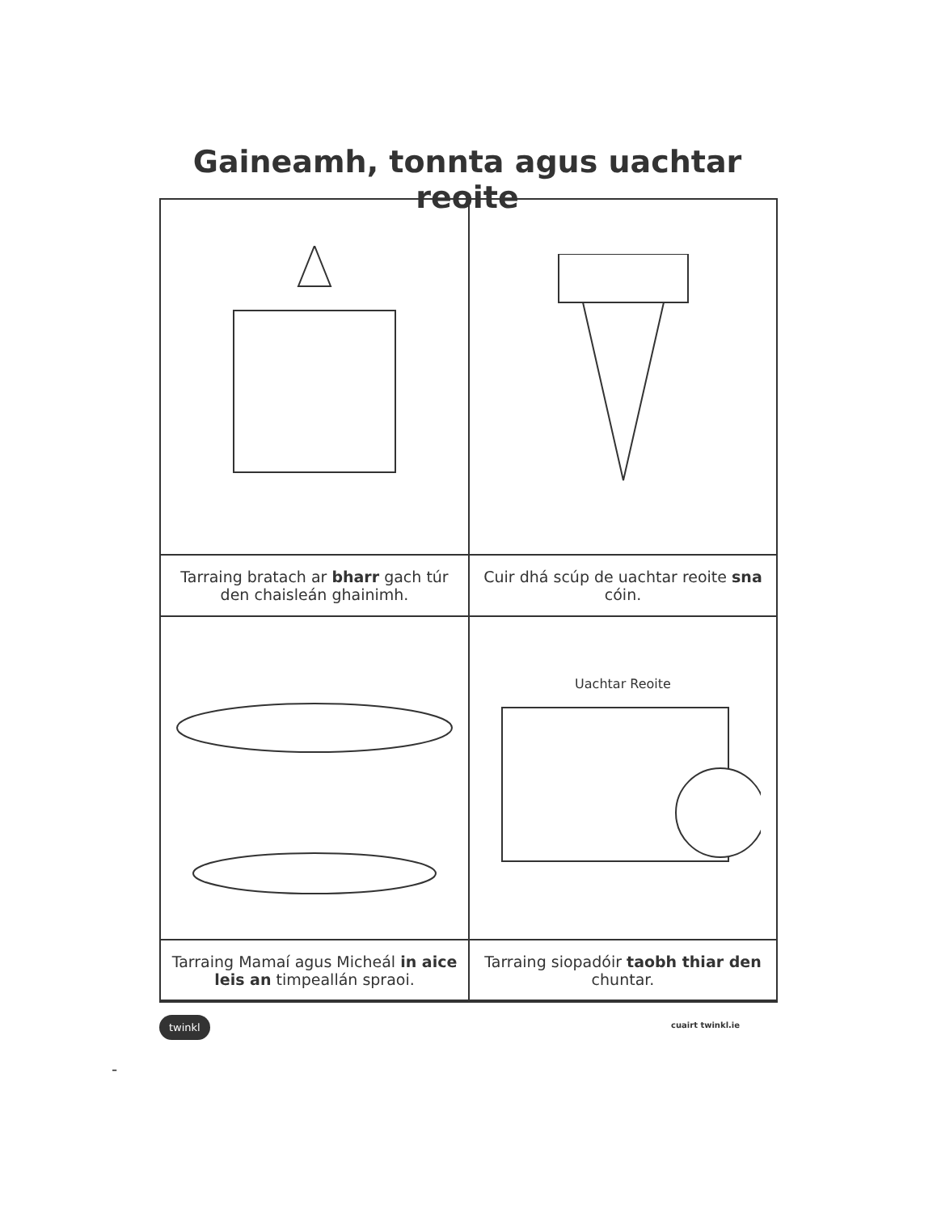Gaineamh, tonnta agus uachtar reoite
| Tarraing bratach ar bharr gach túr den chaisleán ghainimh. | Cuir dhá scúp de uachtar reoite sna cóin. |
| | Uachtar Reoite |
| Tarraing Mamaí agus Micheál in aice leis an timpeallán spraoi. | Tarraing siopadóir taobh thiar den chuntar. |
twinkl cuairt twinkl.ie
-